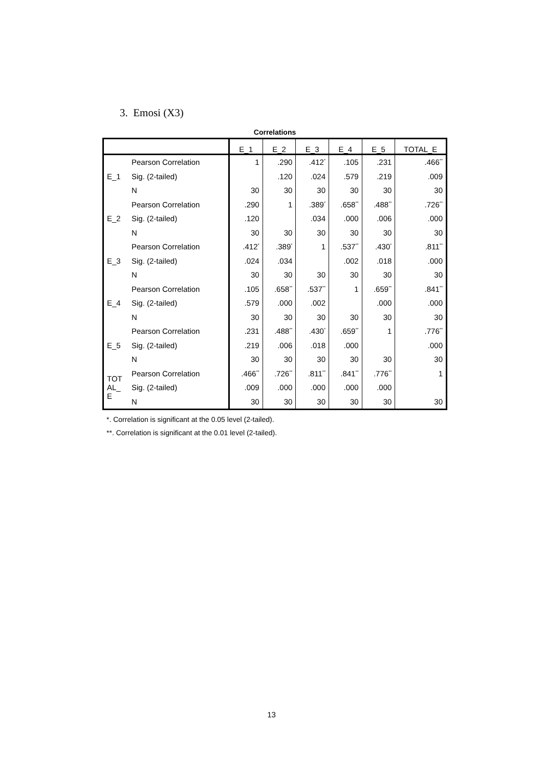3. Emosi (X3)
Correlations
| | | E_1 | E_2 | E_3 | E_4 | E_5 | TOTAL_E |
| --- | --- | --- | --- | --- | --- | --- | --- |
| E_1 | Pearson Correlation | 1 | .290 | .412<sup>*</sup> | .105 | .231 | .466<sup>**</sup> |
| | Sig. (2-tailed) | | .120 | .024 | .579 | .219 | .009 |
| | N | 30 | 30 | 30 | 30 | 30 | 30 |
| E_2 | Pearson Correlation | .290 | 1 | .389<sup>*</sup> | .658<sup>**</sup> | .488<sup>**</sup> | .726<sup>**</sup> |
| | Sig. (2-tailed) | .120 | | .034 | .000 | .006 | .000 |
| | N | 30 | 30 | 30 | 30 | 30 | 30 |
| E_3 | Pearson Correlation | .412<sup>*</sup> | .389<sup>*</sup> | 1 | .537<sup>**</sup> | .430<sup>*</sup> | .811<sup>**</sup> |
| | Sig. (2-tailed) | .024 | .034 | | .002 | .018 | .000 |
| | N | 30 | 30 | 30 | 30 | 30 | 30 |
| E_4 | Pearson Correlation | .105 | .658<sup>**</sup> | .537<sup>**</sup> | 1 | .659<sup>**</sup> | .841<sup>**</sup> |
| | Sig. (2-tailed) | .579 | .000 | .002 | | .000 | .000 |
| | N | 30 | 30 | 30 | 30 | 30 | 30 |
| E_5 | Pearson Correlation | .231 | .488<sup>**</sup> | .430<sup>*</sup> | .659<sup>**</sup> | 1 | .776<sup>**</sup> |
| | Sig. (2-tailed) | .219 | .006 | .018 | .000 | | .000 |
| | N | 30 | 30 | 30 | 30 | 30 | 30 |
| TOT AL_ E | Pearson Correlation | .466<sup>**</sup> | .726<sup>**</sup> | .811<sup>**</sup> | .841<sup>**</sup> | .776<sup>**</sup> | 1 |
| | Sig. (2-tailed) | .009 | .000 | .000 | .000 | .000 | |
| | N | 30 | 30 | 30 | 30 | 30 | 30 |
*. Correlation is significant at the 0.05 level (2-tailed).
**. Correlation is significant at the 0.01 level (2-tailed).
13